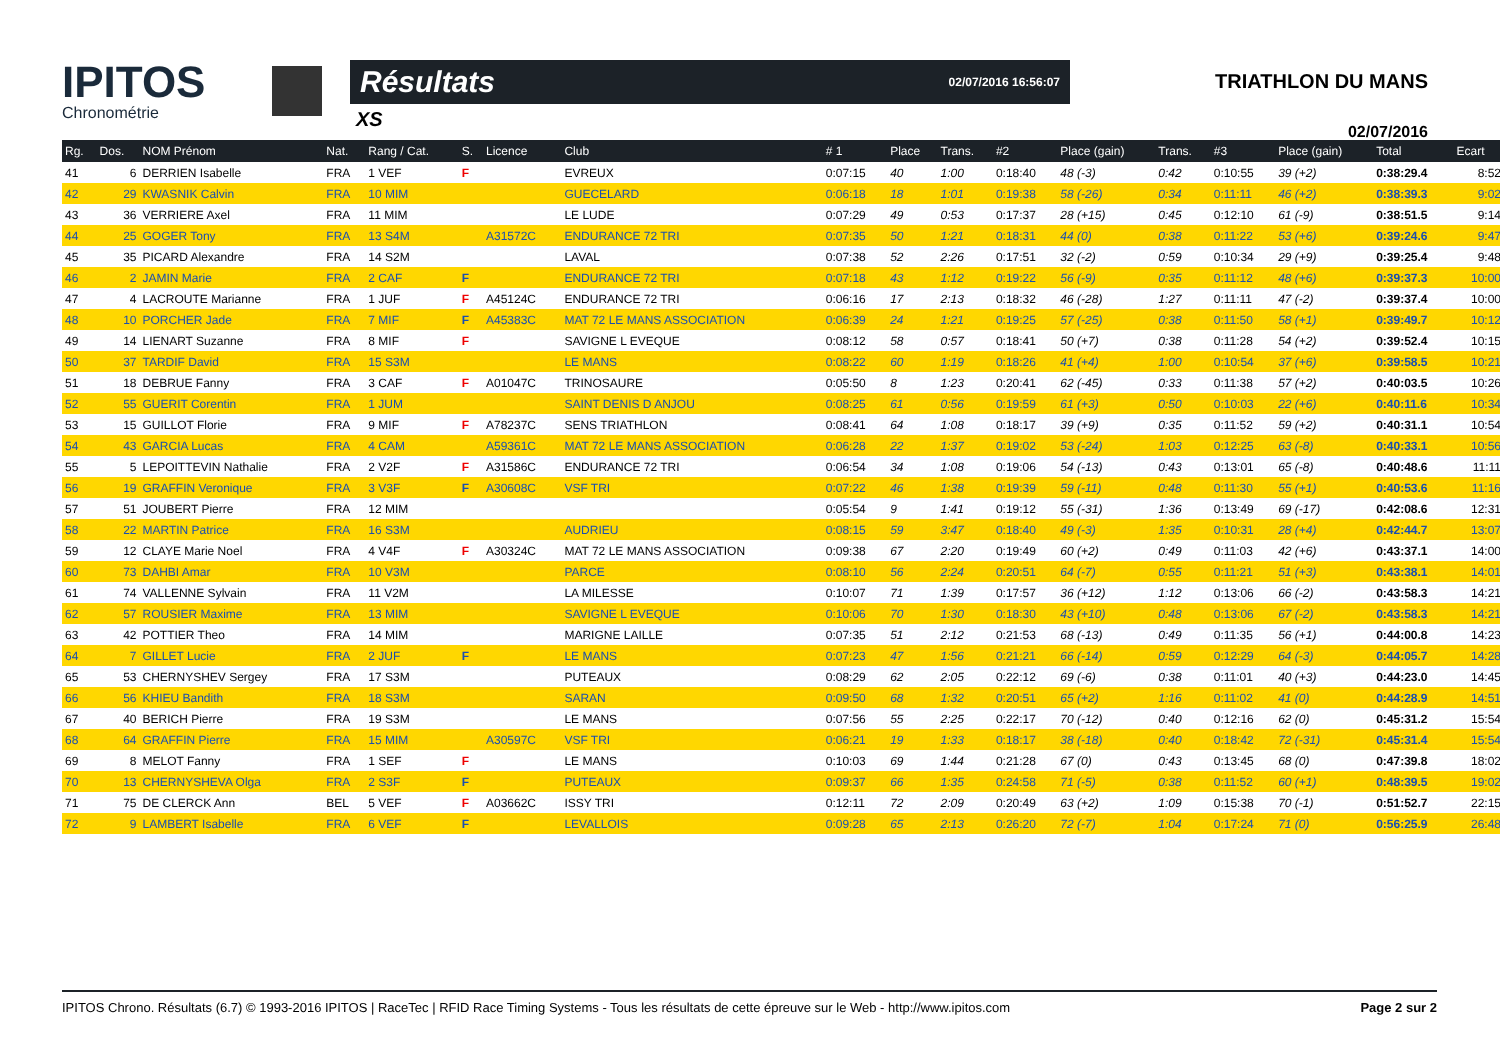IPITOS
Chronométrie
Résultats 02/07/2016 16:56:07
XS
TRIATHLON DU MANS
02/07/2016
| Rg. | Dos. | NOM Prénom | Nat. | Rang / Cat. | S. | Licence | Club | # 1 | Place | Trans. | #2 | Place (gain) | Trans. | #3 | Place (gain) | Total | Ecart |
| --- | --- | --- | --- | --- | --- | --- | --- | --- | --- | --- | --- | --- | --- | --- | --- | --- | --- |
| 41 | 6 | DERRIEN Isabelle | FRA | 1 VEF | F | | EVREUX | 0:07:15 | 40 | 1:00 | 0:18:40 | 48 (-3) | 0:42 | 0:10:55 | 39 (+2) | 0:38:29.4 | 8:52 |
| 42 | 29 | KWASNIK Calvin | FRA | 10 MIM | | | GUECELARD | 0:06:18 | 18 | 1:01 | 0:19:38 | 58 (-26) | 0:34 | 0:11:11 | 46 (+2) | 0:38:39.3 | 9:02 |
| 43 | 36 | VERRIERE Axel | FRA | 11 MIM | | | LE LUDE | 0:07:29 | 49 | 0:53 | 0:17:37 | 28 (+15) | 0:45 | 0:12:10 | 61 (-9) | 0:38:51.5 | 9:14 |
| 44 | 25 | GOGER Tony | FRA | 13 S4M | | A31572C | ENDURANCE 72 TRI | 0:07:35 | 50 | 1:21 | 0:18:31 | 44 (0) | 0:38 | 0:11:22 | 53 (+6) | 0:39:24.6 | 9:47 |
| 45 | 35 | PICARD Alexandre | FRA | 14 S2M | | | LAVAL | 0:07:38 | 52 | 2:26 | 0:17:51 | 32 (-2) | 0:59 | 0:10:34 | 29 (+9) | 0:39:25.4 | 9:48 |
| 46 | 2 | JAMIN Marie | FRA | 2 CAF | F | | ENDURANCE 72 TRI | 0:07:18 | 43 | 1:12 | 0:19:22 | 56 (-9) | 0:35 | 0:11:12 | 48 (+6) | 0:39:37.3 | 10:00 |
| 47 | 4 | LACROUTE Marianne | FRA | 1 JUF | F | A45124C | ENDURANCE 72 TRI | 0:06:16 | 17 | 2:13 | 0:18:32 | 46 (-28) | 1:27 | 0:11:11 | 47 (-2) | 0:39:37.4 | 10:00 |
| 48 | 10 | PORCHER Jade | FRA | 7 MIF | F | A45383C | MAT 72 LE MANS ASSOCIATION | 0:06:39 | 24 | 1:21 | 0:19:25 | 57 (-25) | 0:38 | 0:11:50 | 58 (+1) | 0:39:49.7 | 10:12 |
| 49 | 14 | LIENART Suzanne | FRA | 8 MIF | F | | SAVIGNE L EVEQUE | 0:08:12 | 58 | 0:57 | 0:18:41 | 50 (+7) | 0:38 | 0:11:28 | 54 (+2) | 0:39:52.4 | 10:15 |
| 50 | 37 | TARDIF David | FRA | 15 S3M | | | LE MANS | 0:08:22 | 60 | 1:19 | 0:18:26 | 41 (+4) | 1:00 | 0:10:54 | 37 (+6) | 0:39:58.5 | 10:21 |
| 51 | 18 | DEBRUE Fanny | FRA | 3 CAF | F | A01047C | TRINOSAURE | 0:05:50 | 8 | 1:23 | 0:20:41 | 62 (-45) | 0:33 | 0:11:38 | 57 (+2) | 0:40:03.5 | 10:26 |
| 52 | 55 | GUERIT Corentin | FRA | 1 JUM | | | SAINT DENIS D ANJOU | 0:08:25 | 61 | 0:56 | 0:19:59 | 61 (+3) | 0:50 | 0:10:03 | 22 (+6) | 0:40:11.6 | 10:34 |
| 53 | 15 | GUILLOT Florie | FRA | 9 MIF | F | A78237C | SENS TRIATHLON | 0:08:41 | 64 | 1:08 | 0:18:17 | 39 (+9) | 0:35 | 0:11:52 | 59 (+2) | 0:40:31.1 | 10:54 |
| 54 | 43 | GARCIA Lucas | FRA | 4 CAM | | A59361C | MAT 72 LE MANS ASSOCIATION | 0:06:28 | 22 | 1:37 | 0:19:02 | 53 (-24) | 1:03 | 0:12:25 | 63 (-8) | 0:40:33.1 | 10:56 |
| 55 | 5 | LEPOITTEVIN Nathalie | FRA | 2 V2F | F | A31586C | ENDURANCE 72 TRI | 0:06:54 | 34 | 1:08 | 0:19:06 | 54 (-13) | 0:43 | 0:13:01 | 65 (-8) | 0:40:48.6 | 11:11 |
| 56 | 19 | GRAFFIN Veronique | FRA | 3 V3F | F | A30608C | VSF TRI | 0:07:22 | 46 | 1:38 | 0:19:39 | 59 (-11) | 0:48 | 0:11:30 | 55 (+1) | 0:40:53.6 | 11:16 |
| 57 | 51 | JOUBERT Pierre | FRA | 12 MIM | | | | 0:05:54 | 9 | 1:41 | 0:19:12 | 55 (-31) | 1:36 | 0:13:49 | 69 (-17) | 0:42:08.6 | 12:31 |
| 58 | 22 | MARTIN Patrice | FRA | 16 S3M | | | AUDRIEU | 0:08:15 | 59 | 3:47 | 0:18:40 | 49 (-3) | 1:35 | 0:10:31 | 28 (+4) | 0:42:44.7 | 13:07 |
| 59 | 12 | CLAYE Marie Noel | FRA | 4 V4F | F | A30324C | MAT 72 LE MANS ASSOCIATION | 0:09:38 | 67 | 2:20 | 0:19:49 | 60 (+2) | 0:49 | 0:11:03 | 42 (+6) | 0:43:37.1 | 14:00 |
| 60 | 73 | DAHBI Amar | FRA | 10 V3M | | | PARCE | 0:08:10 | 56 | 2:24 | 0:20:51 | 64 (-7) | 0:55 | 0:11:21 | 51 (+3) | 0:43:38.1 | 14:01 |
| 61 | 74 | VALLENNE Sylvain | FRA | 11 V2M | | | LA MILESSE | 0:10:07 | 71 | 1:39 | 0:17:57 | 36 (+12) | 1:12 | 0:13:06 | 66 (-2) | 0:43:58.3 | 14:21 |
| 62 | 57 | ROUSIER Maxime | FRA | 13 MIM | | | SAVIGNE L EVEQUE | 0:10:06 | 70 | 1:30 | 0:18:30 | 43 (+10) | 0:48 | 0:13:06 | 67 (-2) | 0:43:58.3 | 14:21 |
| 63 | 42 | POTTIER Theo | FRA | 14 MIM | | | MARIGNE LAILLE | 0:07:35 | 51 | 2:12 | 0:21:53 | 68 (-13) | 0:49 | 0:11:35 | 56 (+1) | 0:44:00.8 | 14:23 |
| 64 | 7 | GILLET Lucie | FRA | 2 JUF | F | | LE MANS | 0:07:23 | 47 | 1:56 | 0:21:21 | 66 (-14) | 0:59 | 0:12:29 | 64 (-3) | 0:44:05.7 | 14:28 |
| 65 | 53 | CHERNYSHEV Sergey | FRA | 17 S3M | | | PUTEAUX | 0:08:29 | 62 | 2:05 | 0:22:12 | 69 (-6) | 0:38 | 0:11:01 | 40 (+3) | 0:44:23.0 | 14:45 |
| 66 | 56 | KHIEU Bandith | FRA | 18 S3M | | | SARAN | 0:09:50 | 68 | 1:32 | 0:20:51 | 65 (+2) | 1:16 | 0:11:02 | 41 (0) | 0:44:28.9 | 14:51 |
| 67 | 40 | BERICH Pierre | FRA | 19 S3M | | | LE MANS | 0:07:56 | 55 | 2:25 | 0:22:17 | 70 (-12) | 0:40 | 0:12:16 | 62 (0) | 0:45:31.2 | 15:54 |
| 68 | 64 | GRAFFIN Pierre | FRA | 15 MIM | | A30597C | VSF TRI | 0:06:21 | 19 | 1:33 | 0:18:17 | 38 (-18) | 0:40 | 0:18:42 | 72 (-31) | 0:45:31.4 | 15:54 |
| 69 | 8 | MELOT Fanny | FRA | 1 SEF | F | | LE MANS | 0:10:03 | 69 | 1:44 | 0:21:28 | 67 (0) | 0:43 | 0:13:45 | 68 (0) | 0:47:39.8 | 18:02 |
| 70 | 13 | CHERNYSHEVA Olga | FRA | 2 S3F | F | | PUTEAUX | 0:09:37 | 66 | 1:35 | 0:24:58 | 71 (-5) | 0:38 | 0:11:52 | 60 (+1) | 0:48:39.5 | 19:02 |
| 71 | 75 | DE CLERCK Ann | BEL | 5 VEF | F | A03662C | ISSY TRI | 0:12:11 | 72 | 2:09 | 0:20:49 | 63 (+2) | 1:09 | 0:15:38 | 70 (-1) | 0:51:52.7 | 22:15 |
| 72 | 9 | LAMBERT Isabelle | FRA | 6 VEF | F | | LEVALLOIS | 0:09:28 | 65 | 2:13 | 0:26:20 | 72 (-7) | 1:04 | 0:17:24 | 71 (0) | 0:56:25.9 | 26:48 |
IPITOS Chrono. Résultats (6.7) © 1993-2016 IPITOS | RaceTec | RFID Race Timing Systems - Tous les résultats de cette épreuve sur le Web - http://www.ipitos.com Page 2 sur 2